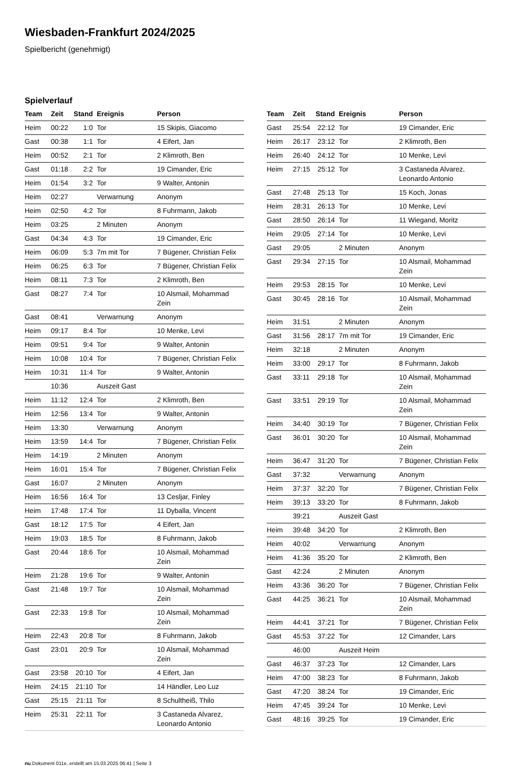Wiesbaden-Frankfurt 2024/2025
Spielbericht (genehmigt)
Spielverlauf
| Team | Zeit | Stand | Ereignis | Person |
| --- | --- | --- | --- | --- |
| Heim | 00:22 | 1:0 | Tor | 15 Skipis, Giacomo |
| Gast | 00:38 | 1:1 | Tor | 4 Eifert, Jan |
| Heim | 00:52 | 2:1 | Tor | 2 Klimroth, Ben |
| Gast | 01:18 | 2:2 | Tor | 19 Cimander, Eric |
| Heim | 01:54 | 3:2 | Tor | 9 Walter, Antonin |
| Heim | 02:27 | | Verwarnung | Anonym |
| Heim | 02:50 | 4:2 | Tor | 8 Fuhrmann, Jakob |
| Heim | 03:25 | | 2 Minuten | Anonym |
| Gast | 04:34 | 4:3 | Tor | 19 Cimander, Eric |
| Heim | 06:09 | 5:3 | 7m mit Tor | 7 Bügener, Christian Felix |
| Heim | 06:25 | 6:3 | Tor | 7 Bügener, Christian Felix |
| Heim | 08:11 | 7:3 | Tor | 2 Klimroth, Ben |
| Gast | 08:27 | 7:4 | Tor | 10 Alsmail, Mohammad Zein |
| Gast | 08:41 | | Verwarnung | Anonym |
| Heim | 09:17 | 8:4 | Tor | 10 Menke, Levi |
| Heim | 09:51 | 9:4 | Tor | 9 Walter, Antonin |
| Heim | 10:08 | 10:4 | Tor | 7 Bügener, Christian Felix |
| Heim | 10:31 | 11:4 | Tor | 9 Walter, Antonin |
| | 10:36 | | Auszeit Gast | |
| Heim | 11:12 | 12:4 | Tor | 2 Klimroth, Ben |
| Heim | 12:56 | 13:4 | Tor | 9 Walter, Antonin |
| Heim | 13:30 | | Verwarnung | Anonym |
| Heim | 13:59 | 14:4 | Tor | 7 Bügener, Christian Felix |
| Heim | 14:19 | | 2 Minuten | Anonym |
| Heim | 16:01 | 15:4 | Tor | 7 Bügener, Christian Felix |
| Gast | 16:07 | | 2 Minuten | Anonym |
| Heim | 16:56 | 16:4 | Tor | 13 Cesljar, Finley |
| Heim | 17:48 | 17:4 | Tor | 11 Dyballa, Vincent |
| Gast | 18:12 | 17:5 | Tor | 4 Eifert, Jan |
| Heim | 19:03 | 18:5 | Tor | 8 Fuhrmann, Jakob |
| Gast | 20:44 | 18:6 | Tor | 10 Alsmail, Mohammad Zein |
| Heim | 21:28 | 19:6 | Tor | 9 Walter, Antonin |
| Gast | 21:48 | 19:7 | Tor | 10 Alsmail, Mohammad Zein |
| Gast | 22:33 | 19:8 | Tor | 10 Alsmail, Mohammad Zein |
| Heim | 22:43 | 20:8 | Tor | 8 Fuhrmann, Jakob |
| Gast | 23:01 | 20:9 | Tor | 10 Alsmail, Mohammad Zein |
| Gast | 23:58 | 20:10 | Tor | 4 Eifert, Jan |
| Heim | 24:15 | 21:10 | Tor | 14 Händler, Leo Luz |
| Gast | 25:15 | 21:11 | Tor | 8 Schultheiß, Thilo |
| Heim | 25:31 | 22:11 | Tor | 3 Castaneda Alvarez, Leonardo Antonio |
| Team | Zeit | Stand | Ereignis | Person |
| --- | --- | --- | --- | --- |
| Gast | 25:54 | 22:12 | Tor | 19 Cimander, Eric |
| Heim | 26:17 | 23:12 | Tor | 2 Klimroth, Ben |
| Heim | 26:40 | 24:12 | Tor | 10 Menke, Levi |
| Heim | 27:15 | 25:12 | Tor | 3 Castaneda Alvarez, Leonardo Antonio |
| Gast | 27:48 | 25:13 | Tor | 15 Koch, Jonas |
| Heim | 28:31 | 26:13 | Tor | 10 Menke, Levi |
| Gast | 28:50 | 26:14 | Tor | 11 Wiegand, Moritz |
| Heim | 29:05 | 27:14 | Tor | 10 Menke, Levi |
| Gast | 29:05 | | 2 Minuten | Anonym |
| Gast | 29:34 | 27:15 | Tor | 10 Alsmail, Mohammad Zein |
| Heim | 29:53 | 28:15 | Tor | 10 Menke, Levi |
| Gast | 30:45 | 28:16 | Tor | 10 Alsmail, Mohammad Zein |
| Heim | 31:51 | | 2 Minuten | Anonym |
| Gast | 31:56 | 28:17 | 7m mit Tor | 19 Cimander, Eric |
| Heim | 32:18 | | 2 Minuten | Anonym |
| Heim | 33:00 | 29:17 | Tor | 8 Fuhrmann, Jakob |
| Gast | 33:11 | 29:18 | Tor | 10 Alsmail, Mohammad Zein |
| Gast | 33:51 | 29:19 | Tor | 10 Alsmail, Mohammad Zein |
| Heim | 34:40 | 30:19 | Tor | 7 Bügener, Christian Felix |
| Gast | 36:01 | 30:20 | Tor | 10 Alsmail, Mohammad Zein |
| Heim | 36:47 | 31:20 | Tor | 7 Bügener, Christian Felix |
| Gast | 37:32 | | Verwarnung | Anonym |
| Heim | 37:37 | 32:20 | Tor | 7 Bügener, Christian Felix |
| Heim | 39:13 | 33:20 | Tor | 8 Fuhrmann, Jakob |
| | 39:21 | | Auszeit Gast | |
| Heim | 39:48 | 34:20 | Tor | 2 Klimroth, Ben |
| Heim | 40:02 | | Verwarnung | Anonym |
| Heim | 41:36 | 35:20 | Tor | 2 Klimroth, Ben |
| Gast | 42:24 | | 2 Minuten | Anonym |
| Heim | 43:36 | 36:20 | Tor | 7 Bügener, Christian Felix |
| Gast | 44:25 | 36:21 | Tor | 10 Alsmail, Mohammad Zein |
| Heim | 44:41 | 37:21 | Tor | 7 Bügener, Christian Felix |
| Gast | 45:53 | 37:22 | Tor | 12 Cimander, Lars |
| | 46:00 | | Auszeit Heim | |
| Gast | 46:37 | 37:23 | Tor | 12 Cimander, Lars |
| Heim | 47:00 | 38:23 | Tor | 8 Fuhrmann, Jakob |
| Gast | 47:20 | 38:24 | Tor | 19 Cimander, Eric |
| Heim | 47:45 | 39:24 | Tor | 10 Menke, Levi |
| Gast | 48:16 | 39:25 | Tor | 19 Cimander, Eric |
nu.Dokument 011e, erstellt am 15.03.2025 06:41 | Seite 3